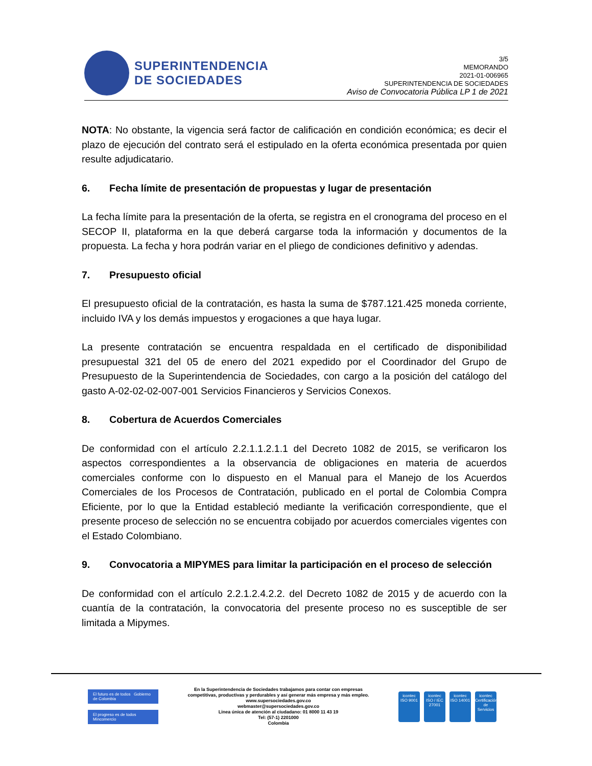SUPERINTENDENCIA
DE SOCIEDADES
3/5
MEMORANDO
2021-01-006965
SUPERINTENDENCIA DE SOCIEDADES
Aviso de Convocatoria Pública LP 1 de 2021
NOTA: No obstante, la vigencia será factor de calificación en condición económica; es decir el plazo de ejecución del contrato será el estipulado en la oferta económica presentada por quien resulte adjudicatario.
6. Fecha límite de presentación de propuestas y lugar de presentación
La fecha límite para la presentación de la oferta, se registra en el cronograma del proceso en el SECOP II, plataforma en la que deberá cargarse toda la información y documentos de la propuesta. La fecha y hora podrán variar en el pliego de condiciones definitivo y adendas.
7. Presupuesto oficial
El presupuesto oficial de la contratación, es hasta la suma de $787.121.425 moneda corriente, incluido IVA y los demás impuestos y erogaciones a que haya lugar.
La presente contratación se encuentra respaldada en el certificado de disponibilidad presupuestal 321 del 05 de enero del 2021 expedido por el Coordinador del Grupo de Presupuesto de la Superintendencia de Sociedades, con cargo a la posición del catálogo del gasto A-02-02-02-007-001 Servicios Financieros y Servicios Conexos.
8. Cobertura de Acuerdos Comerciales
De conformidad con el artículo 2.2.1.1.2.1.1 del Decreto 1082 de 2015, se verificaron los aspectos correspondientes a la observancia de obligaciones en materia de acuerdos comerciales conforme con lo dispuesto en el Manual para el Manejo de los Acuerdos Comerciales de los Procesos de Contratación, publicado en el portal de Colombia Compra Eficiente, por lo que la Entidad estableció mediante la verificación correspondiente, que el presente proceso de selección no se encuentra cobijado por acuerdos comerciales vigentes con el Estado Colombiano.
9. Convocatoria a MIPYMES para limitar la participación en el proceso de selección
De conformidad con el artículo 2.2.1.2.4.2.2. del Decreto 1082 de 2015 y de acuerdo con la cuantía de la contratación, la convocatoria del presente proceso no es susceptible de ser limitada a Mipymes.
El futuro es de todos Gobierno de Colombia
El progreso es de todos Mincomercio
En la Superintendencia de Sociedades trabajamos para contar con empresas
competitivas, productivas y perdurables y así generar más empresa y más empleo.
www.supersociedades.gov.co
webmaster@supersociedades.gov.co
Linea única de atención al ciudadano: 01 8000 11 43 19
Tel: (57-1) 2201000
Colombia
icontec
ISO 9001
icontec
ISO / IEC 27001
icontec
ISO 14001
icontec
Certificación de Servicios